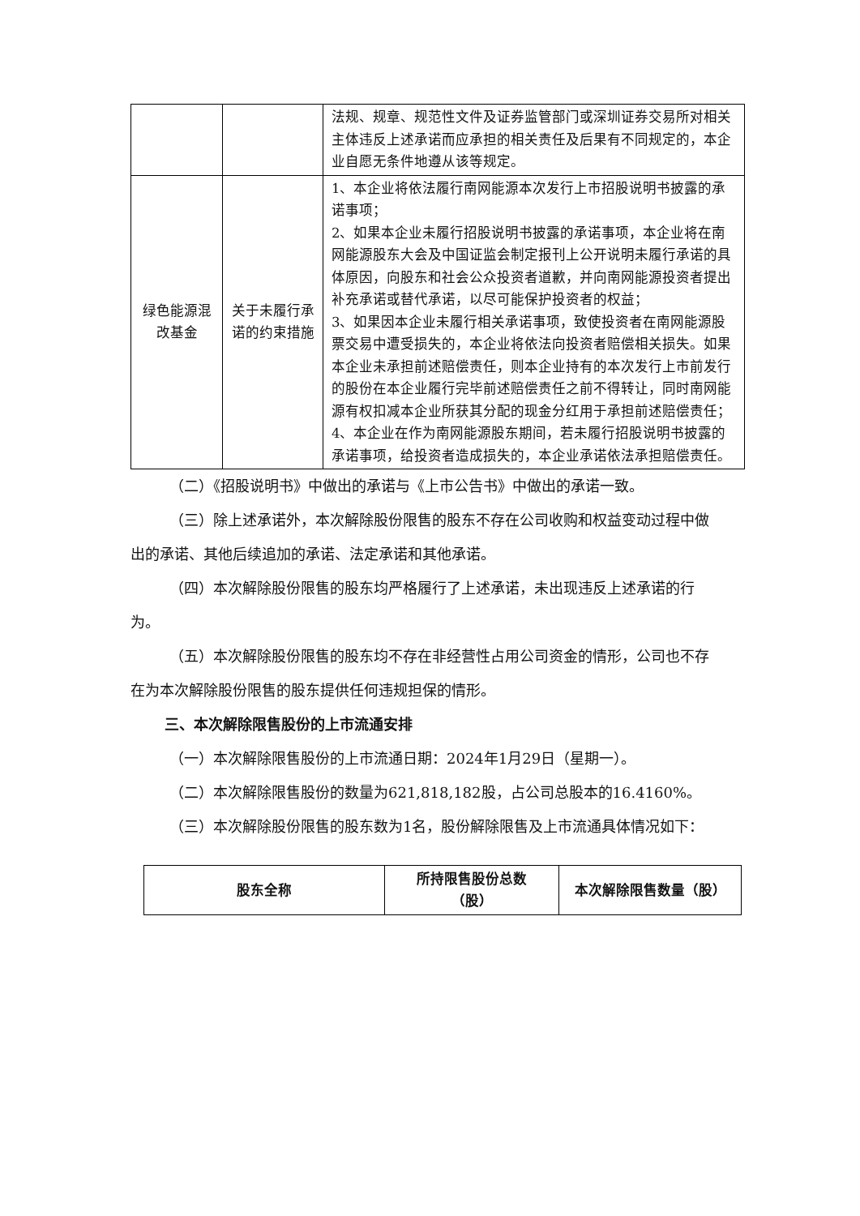| | | 法规、规章、规范性文件及证券监管部门或深圳证券交易所对相关主体违反上述承诺而应承担的相关责任及后果有不同规定的，本企业自愿无条件地遵从该等规定。 |
| 绿色能源混改基金 | 关于未履行承诺的约束措施 | 1、本企业将依法履行南网能源本次发行上市招股说明书披露的承诺事项； 2、如果本企业未履行招股说明书披露的承诺事项，本企业将在南网能源股东大会及中国证监会制定报刊上公开说明未履行承诺的具体原因，向股东和社会公众投资者道歉，并向南网能源投资者提出补充承诺或替代承诺，以尽可能保护投资者的权益； 3、如果因本企业未履行相关承诺事项，致使投资者在南网能源股票交易中遭受损失的，本企业将依法向投资者赔偿相关损失。如果本企业未承担前述赔偿责任，则本企业持有的本次发行上市前发行的股份在本企业履行完毕前述赔偿责任之前不得转让，同时南网能源有权扣减本企业所获其分配的现金分红用于承担前述赔偿责任； 4、本企业在作为南网能源股东期间，若未履行招股说明书披露的承诺事项，给投资者造成损失的，本企业承诺依法承担赔偿责任。 |
（二）《招股说明书》中做出的承诺与《上市公告书》中做出的承诺一致。
（三）除上述承诺外，本次解除股份限售的股东不存在公司收购和权益变动过程中做出的承诺、其他后续追加的承诺、法定承诺和其他承诺。
（四）本次解除股份限售的股东均严格履行了上述承诺，未出现违反上述承诺的行为。
（五）本次解除股份限售的股东均不存在非经营性占用公司资金的情形，公司也不存在为本次解除股份限售的股东提供任何违规担保的情形。
三、本次解除限售股份的上市流通安排
（一）本次解除限售股份的上市流通日期：2024年1月29日（星期一）。
（二）本次解除限售股份的数量为621,818,182股，占公司总股本的16.4160%。
（三）本次解除股份限售的股东数为1名，股份解除限售及上市流通具体情况如下：
| 股东全称 | 所持限售股份总数 （股） | 本次解除限售数量（股） |